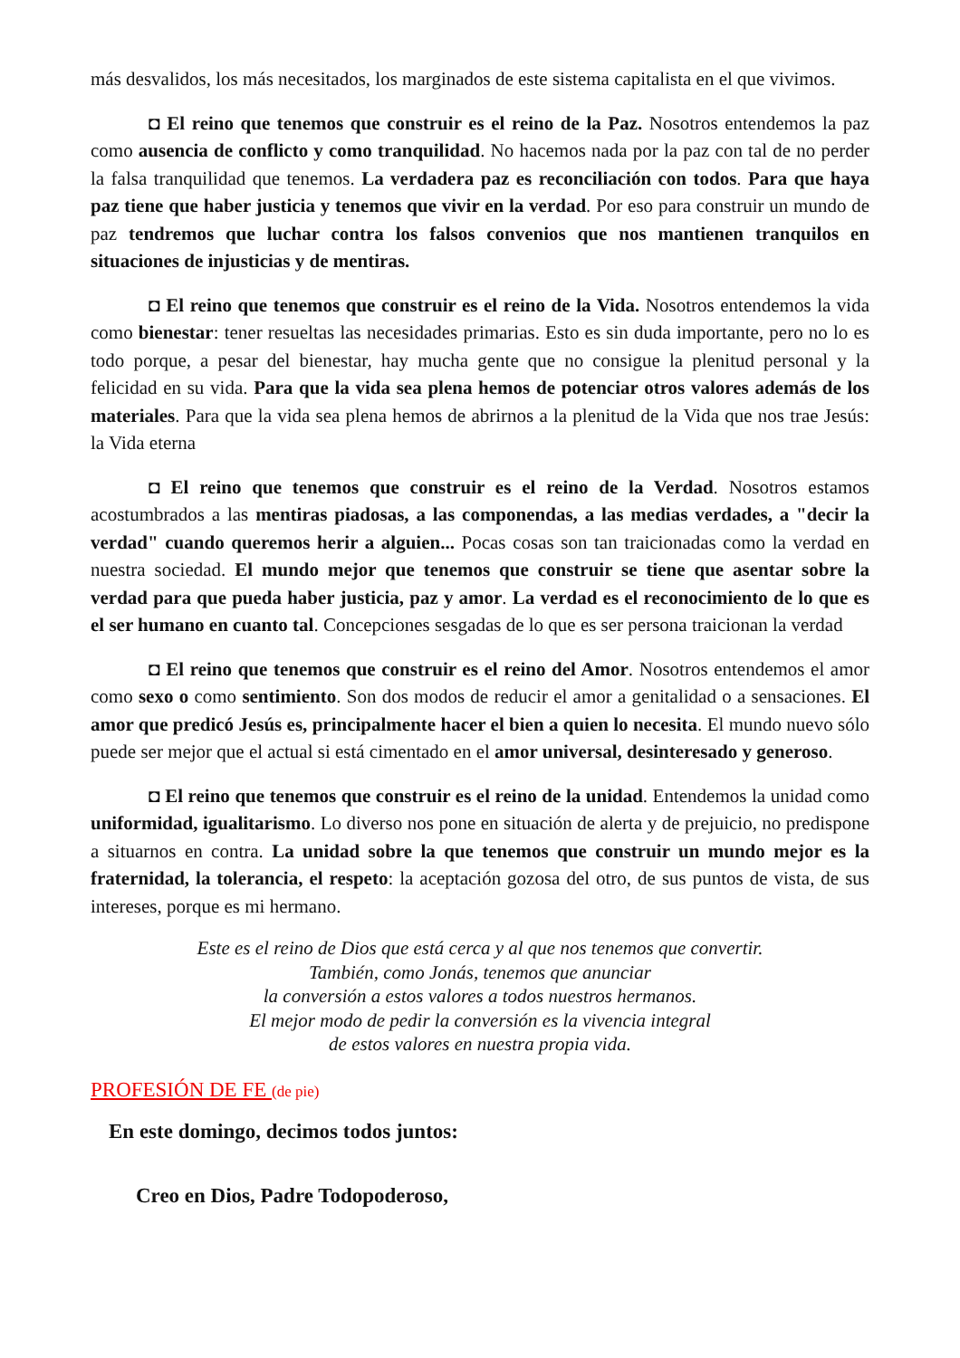más desvalidos, los más necesitados, los marginados de este sistema capitalista en el que vivimos.
◘ El reino que tenemos que construir es el reino de la Paz. Nosotros entendemos la paz como ausencia de conflicto y como tranquilidad. No hacemos nada por la paz con tal de no perder la falsa tranquilidad que tenemos. La verdadera paz es reconciliación con todos. Para que haya paz tiene que haber justicia y tenemos que vivir en la verdad. Por eso para construir un mundo de paz tendremos que luchar contra los falsos convenios que nos mantienen tranquilos en situaciones de injusticias y de mentiras.
◘ El reino que tenemos que construir es el reino de la Vida. Nosotros entendemos la vida como bienestar: tener resueltas las necesidades primarias. Esto es sin duda importante, pero no lo es todo porque, a pesar del bienestar, hay mucha gente que no consigue la plenitud personal y la felicidad en su vida. Para que la vida sea plena hemos de potenciar otros valores además de los materiales. Para que la vida sea plena hemos de abrirnos a la plenitud de la Vida que nos trae Jesús: la Vida eterna
◘ El reino que tenemos que construir es el reino de la Verdad. Nosotros estamos acostumbrados a las mentiras piadosas, a las componendas, a las medias verdades, a "decir la verdad" cuando queremos herir a alguien... Pocas cosas son tan traicionadas como la verdad en nuestra sociedad. El mundo mejor que tenemos que construir se tiene que asentar sobre la verdad para que pueda haber justicia, paz y amor. La verdad es el reconocimiento de lo que es el ser humano en cuanto tal. Concepciones sesgadas de lo que es ser persona traicionan la verdad
◘ El reino que tenemos que construir es el reino del Amor. Nosotros entendemos el amor como sexo o como sentimiento. Son dos modos de reducir el amor a genitalidad o a sensaciones. El amor que predicó Jesús es, principalmente hacer el bien a quien lo necesita. El mundo nuevo sólo puede ser mejor que el actual si está cimentado en el amor universal, desinteresado y generoso.
◘ El reino que tenemos que construir es el reino de la unidad. Entendemos la unidad como uniformidad, igualitarismo. Lo diverso nos pone en situación de alerta y de prejuicio, no predispone a situarnos en contra. La unidad sobre la que tenemos que construir un mundo mejor es la fraternidad, la tolerancia, el respeto: la aceptación gozosa del otro, de sus puntos de vista, de sus intereses, porque es mi hermano.
Este es el reino de Dios que está cerca y al que nos tenemos que convertir.
También, como Jonás, tenemos que anunciar
la conversión a estos valores a todos nuestros hermanos.
El mejor modo de pedir la conversión es la vivencia integral
de estos valores en nuestra propia vida.
PROFESIÓN DE FE (de pie)
En este domingo, decimos todos juntos:
Creo en Dios, Padre Todopoderoso,